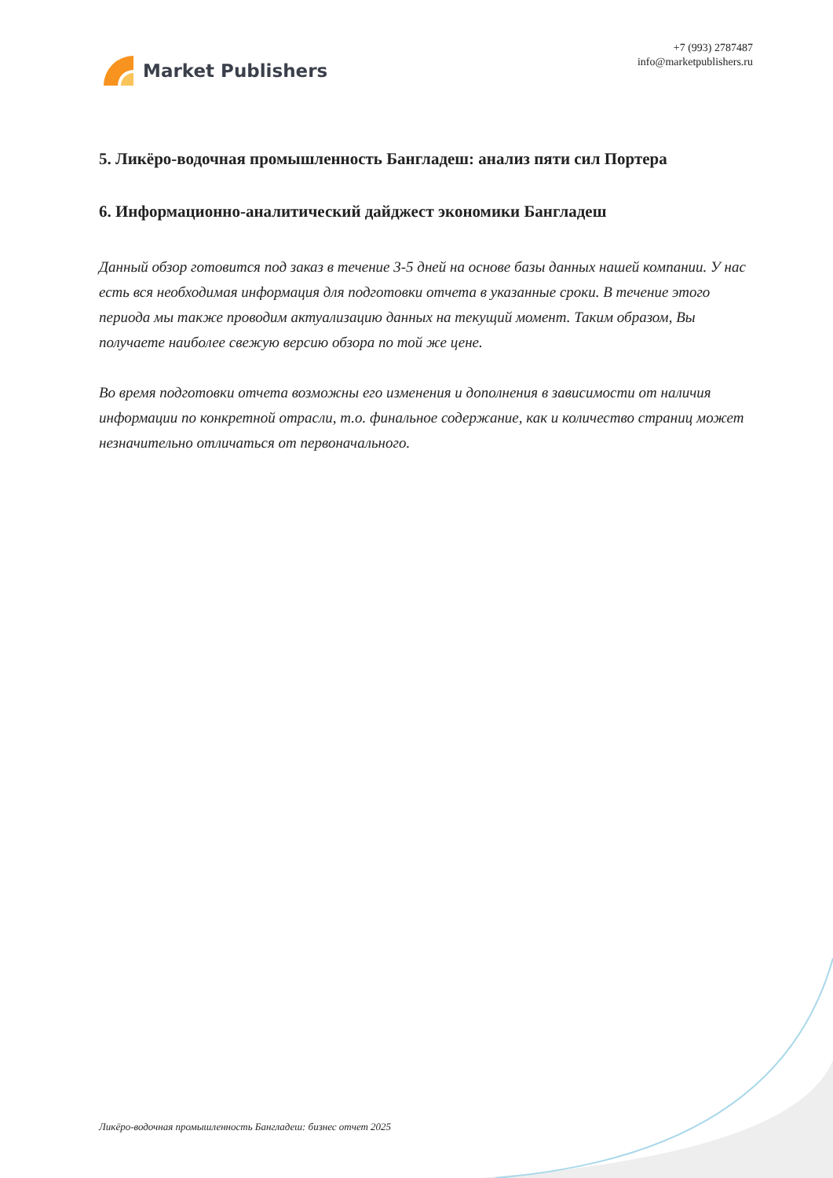Market Publishers
+7 (993) 2787487
info@marketpublishers.ru
5. Ликёро-водочная промышленность Бангладеш: анализ пяти сил Портера
6. Информационно-аналитический дайджест экономики Бангладеш
Данный обзор готовится под заказ в течение 3-5 дней на основе базы данных нашей компании. У нас есть вся необходимая информация для подготовки отчета в указанные сроки. В течение этого периода мы также проводим актуализацию данных на текущий момент. Таким образом, Вы получаете наиболее свежую версию обзора по той же цене.
Во время подготовки отчета возможны его изменения и дополнения в зависимости от наличия информации по конкретной отрасли, т.о. финальное содержание, как и количество страниц может незначительно отличаться от первоначального.
Ликёро-водочная промышленность Бангладеш: бизнес отчет 2025